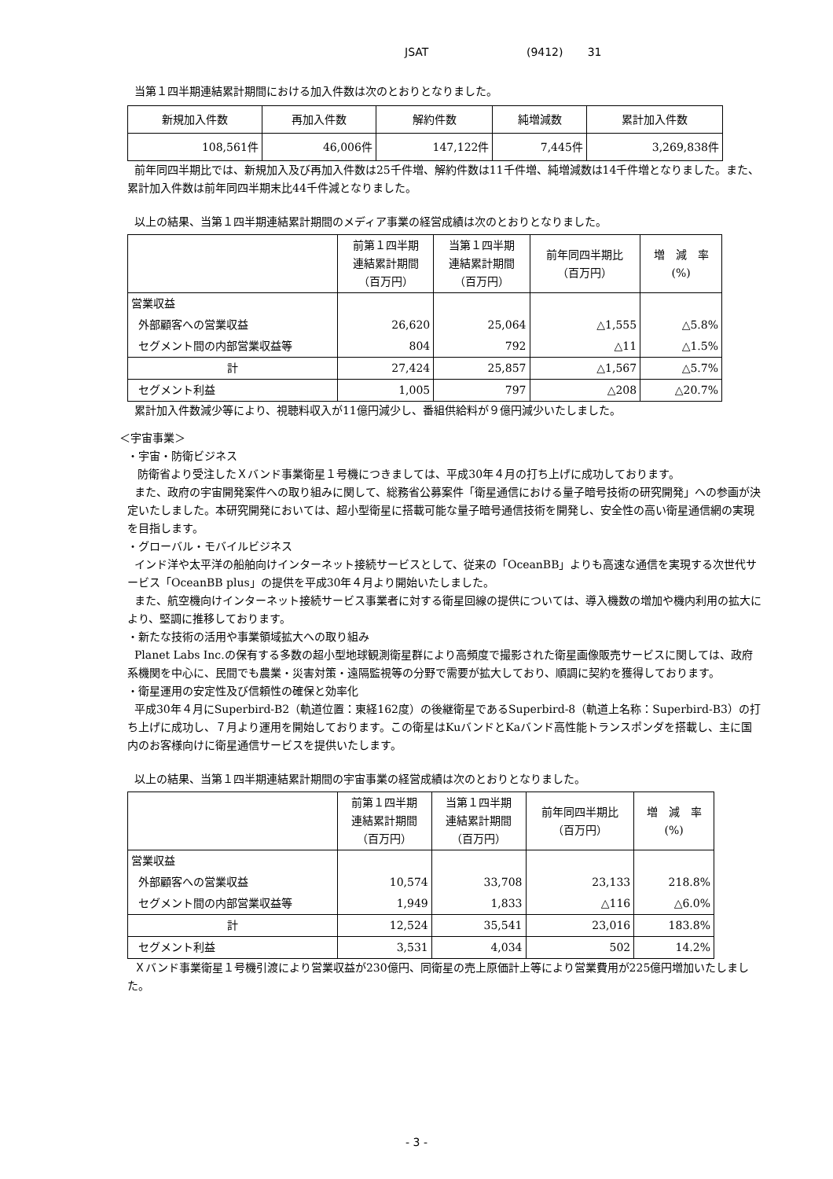JSAT (9412) 31
当第１四半期連結累計期間における加入件数は次のとおりとなりました。
| 新規加入件数 | 再加入件数 | 解約件数 | 純増減数 | 累計加入件数 |
| 108,561件 | 46,006件 | 147,122件 | 7,445件 | 3,269,838件 |
前年同四半期比では、新規加入及び再加入件数は25千件増、解約件数は11千件増、純増減数は14千件増となりました。また、累計加入件数は前年同四半期末比44千件減となりました。
以上の結果、当第１四半期連結累計期間のメディア事業の経営成績は次のとおりとなりました。
| | 前第１四半期 連結累計期間 （百万円） | 当第１四半期 連結累計期間 （百万円） | 前年同四半期比 （百万円） | 増 減 率 (%) |
| 営業収益 | | | | |
| 外部顧客への営業収益 | 26,620 | 25,064 | △1,555 | △5.8% |
| セグメント間の内部営業収益等 | 804 | 792 | △11 | △1.5% |
| 計 | 27,424 | 25,857 | △1,567 | △5.7% |
| セグメント利益 | 1,005 | 797 | △208 | △20.7% |
累計加入件数減少等により、視聴料収入が11億円減少し、番組供給料が９億円減少いたしました。
＜宇宙事業＞
・宇宙・防衛ビジネス
防衛省より受注したＸバンド事業衛星１号機につきましては、平成30年４月の打ち上げに成功しております。
また、政府の宇宙開発案件への取り組みに関して、総務省公募案件「衛星通信における量子暗号技術の研究開発」への参画が決定いたしました。本研究開発においては、超小型衛星に搭載可能な量子暗号通信技術を開発し、安全性の高い衛星通信網の実現を目指します。
・グローバル・モバイルビジネス
インド洋や太平洋の船舶向けインターネット接続サービスとして、従来の「OceanBB」よりも高速な通信を実現する次世代サービス「OceanBB plus」の提供を平成30年４月より開始いたしました。
また、航空機向けインターネット接続サービス事業者に対する衛星回線の提供については、導入機数の増加や機内利用の拡大により、堅調に推移しております。
・新たな技術の活用や事業領域拡大への取り組み
Planet Labs Inc.の保有する多数の超小型地球観測衛星群により高頻度で撮影された衛星画像販売サービスに関しては、政府系機関を中心に、民間でも農業・災害対策・遠隔監視等の分野で需要が拡大しており、順調に契約を獲得しております。
・衛星運用の安定性及び信頼性の確保と効率化
平成30年４月にSuperbird-B2（軌道位置：東経162度）の後継衛星であるSuperbird-8（軌道上名称：Superbird-B3）の打ち上げに成功し、７月より運用を開始しております。この衛星はKuバンドとKaバンド高性能トランスポンダを搭載し、主に国内のお客様向けに衛星通信サービスを提供いたします。
以上の結果、当第１四半期連結累計期間の宇宙事業の経営成績は次のとおりとなりました。
| | 前第１四半期 連結累計期間 （百万円） | 当第１四半期 連結累計期間 （百万円） | 前年同四半期比 （百万円） | 増 減 率 (%) |
| 営業収益 | | | | |
| 外部顧客への営業収益 | 10,574 | 33,708 | 23,133 | 218.8% |
| セグメント間の内部営業収益等 | 1,949 | 1,833 | △116 | △6.0% |
| 計 | 12,524 | 35,541 | 23,016 | 183.8% |
| セグメント利益 | 3,531 | 4,034 | 502 | 14.2% |
Ｘバンド事業衛星１号機引渡により営業収益が230億円、同衛星の売上原価計上等により営業費用が225億円増加いたしました。
- 3 -